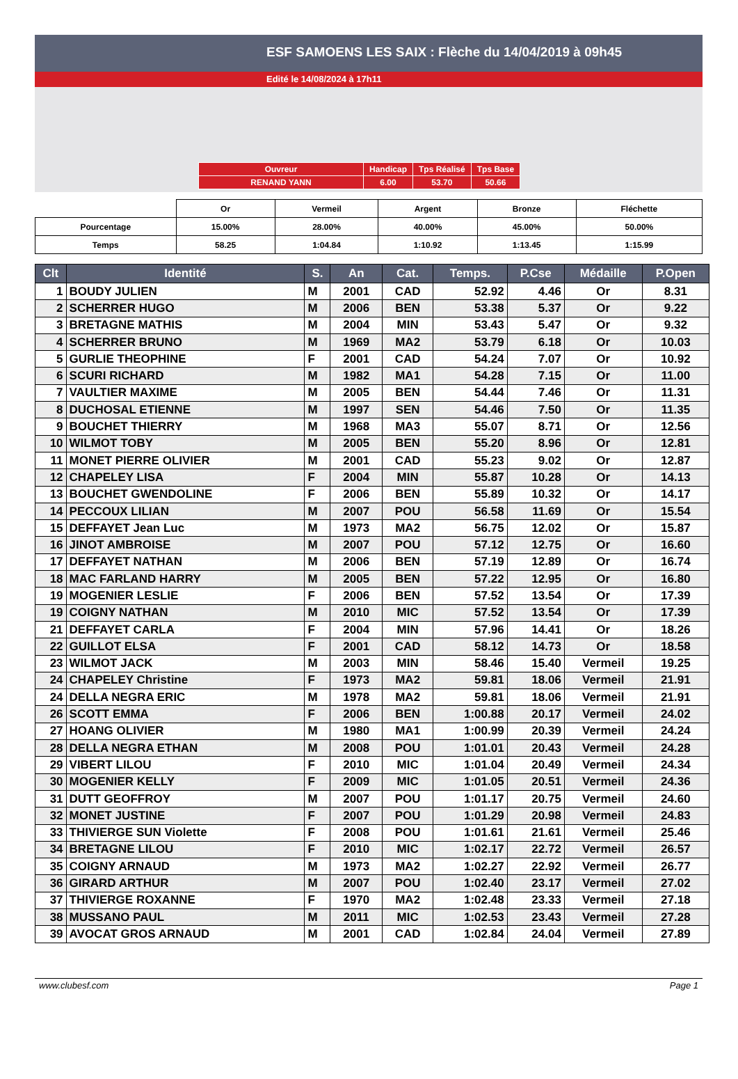ESF SAMOENS LES SAIX : Flèche du 14/04/2019 à 09h45
Edité le 14/08/2024 à 17h11
| Ouvreur | Handicap | Tps Réalisé | Tps Base |
| RENAND YANN | 6.00 | 53.70 | 50.66 |
| | Or | Vermeil | Argent | Bronze | Fléchette |
| Pourcentage | 15.00% | 28.00% | 40.00% | 45.00% | 50.00% |
| Temps | 58.25 | 1:04.84 | 1:10.92 | 1:13.45 | 1:15.99 |
| Clt | Identité | S. | An | Cat. | Temps. | P.Cse | Médaille | P.Open |
| --- | --- | --- | --- | --- | --- | --- | --- | --- |
| 1 | BOUDY JULIEN | M | 2001 | CAD | 52.92 | 4.46 | Or | 8.31 |
| 2 | SCHERRER HUGO | M | 2006 | BEN | 53.38 | 5.37 | Or | 9.22 |
| 3 | BRETAGNE MATHIS | M | 2004 | MIN | 53.43 | 5.47 | Or | 9.32 |
| 4 | SCHERRER BRUNO | M | 1969 | MA2 | 53.79 | 6.18 | Or | 10.03 |
| 5 | GURLIE THEOPHINE | F | 2001 | CAD | 54.24 | 7.07 | Or | 10.92 |
| 6 | SCURI RICHARD | M | 1982 | MA1 | 54.28 | 7.15 | Or | 11.00 |
| 7 | VAULTIER MAXIME | M | 2005 | BEN | 54.44 | 7.46 | Or | 11.31 |
| 8 | DUCHOSAL ETIENNE | M | 1997 | SEN | 54.46 | 7.50 | Or | 11.35 |
| 9 | BOUCHET THIERRY | M | 1968 | MA3 | 55.07 | 8.71 | Or | 12.56 |
| 10 | WILMOT TOBY | M | 2005 | BEN | 55.20 | 8.96 | Or | 12.81 |
| 11 | MONET PIERRE OLIVIER | M | 2001 | CAD | 55.23 | 9.02 | Or | 12.87 |
| 12 | CHAPELEY LISA | F | 2004 | MIN | 55.87 | 10.28 | Or | 14.13 |
| 13 | BOUCHET GWENDOLINE | F | 2006 | BEN | 55.89 | 10.32 | Or | 14.17 |
| 14 | PECCOUX LILIAN | M | 2007 | POU | 56.58 | 11.69 | Or | 15.54 |
| 15 | DEFFAYET Jean Luc | M | 1973 | MA2 | 56.75 | 12.02 | Or | 15.87 |
| 16 | JINOT AMBROISE | M | 2007 | POU | 57.12 | 12.75 | Or | 16.60 |
| 17 | DEFFAYET NATHAN | M | 2006 | BEN | 57.19 | 12.89 | Or | 16.74 |
| 18 | MAC FARLAND HARRY | M | 2005 | BEN | 57.22 | 12.95 | Or | 16.80 |
| 19 | MOGENIER LESLIE | F | 2006 | BEN | 57.52 | 13.54 | Or | 17.39 |
| 19 | COIGNY NATHAN | M | 2010 | MIC | 57.52 | 13.54 | Or | 17.39 |
| 21 | DEFFAYET CARLA | F | 2004 | MIN | 57.96 | 14.41 | Or | 18.26 |
| 22 | GUILLOT ELSA | F | 2001 | CAD | 58.12 | 14.73 | Or | 18.58 |
| 23 | WILMOT JACK | M | 2003 | MIN | 58.46 | 15.40 | Vermeil | 19.25 |
| 24 | CHAPELEY Christine | F | 1973 | MA2 | 59.81 | 18.06 | Vermeil | 21.91 |
| 24 | DELLA NEGRA ERIC | M | 1978 | MA2 | 59.81 | 18.06 | Vermeil | 21.91 |
| 26 | SCOTT EMMA | F | 2006 | BEN | 1:00.88 | 20.17 | Vermeil | 24.02 |
| 27 | HOANG OLIVIER | M | 1980 | MA1 | 1:00.99 | 20.39 | Vermeil | 24.24 |
| 28 | DELLA NEGRA ETHAN | M | 2008 | POU | 1:01.01 | 20.43 | Vermeil | 24.28 |
| 29 | VIBERT LILOU | F | 2010 | MIC | 1:01.04 | 20.49 | Vermeil | 24.34 |
| 30 | MOGENIER KELLY | F | 2009 | MIC | 1:01.05 | 20.51 | Vermeil | 24.36 |
| 31 | DUTT GEOFFROY | M | 2007 | POU | 1:01.17 | 20.75 | Vermeil | 24.60 |
| 32 | MONET JUSTINE | F | 2007 | POU | 1:01.29 | 20.98 | Vermeil | 24.83 |
| 33 | THIVIERGE SUN Violette | F | 2008 | POU | 1:01.61 | 21.61 | Vermeil | 25.46 |
| 34 | BRETAGNE LILOU | F | 2010 | MIC | 1:02.17 | 22.72 | Vermeil | 26.57 |
| 35 | COIGNY ARNAUD | M | 1973 | MA2 | 1:02.27 | 22.92 | Vermeil | 26.77 |
| 36 | GIRARD ARTHUR | M | 2007 | POU | 1:02.40 | 23.17 | Vermeil | 27.02 |
| 37 | THIVIERGE ROXANNE | F | 1970 | MA2 | 1:02.48 | 23.33 | Vermeil | 27.18 |
| 38 | MUSSANO PAUL | M | 2011 | MIC | 1:02.53 | 23.43 | Vermeil | 27.28 |
| 39 | AVOCAT GROS ARNAUD | M | 2001 | CAD | 1:02.84 | 24.04 | Vermeil | 27.89 |
www.clubesf.com Page 1